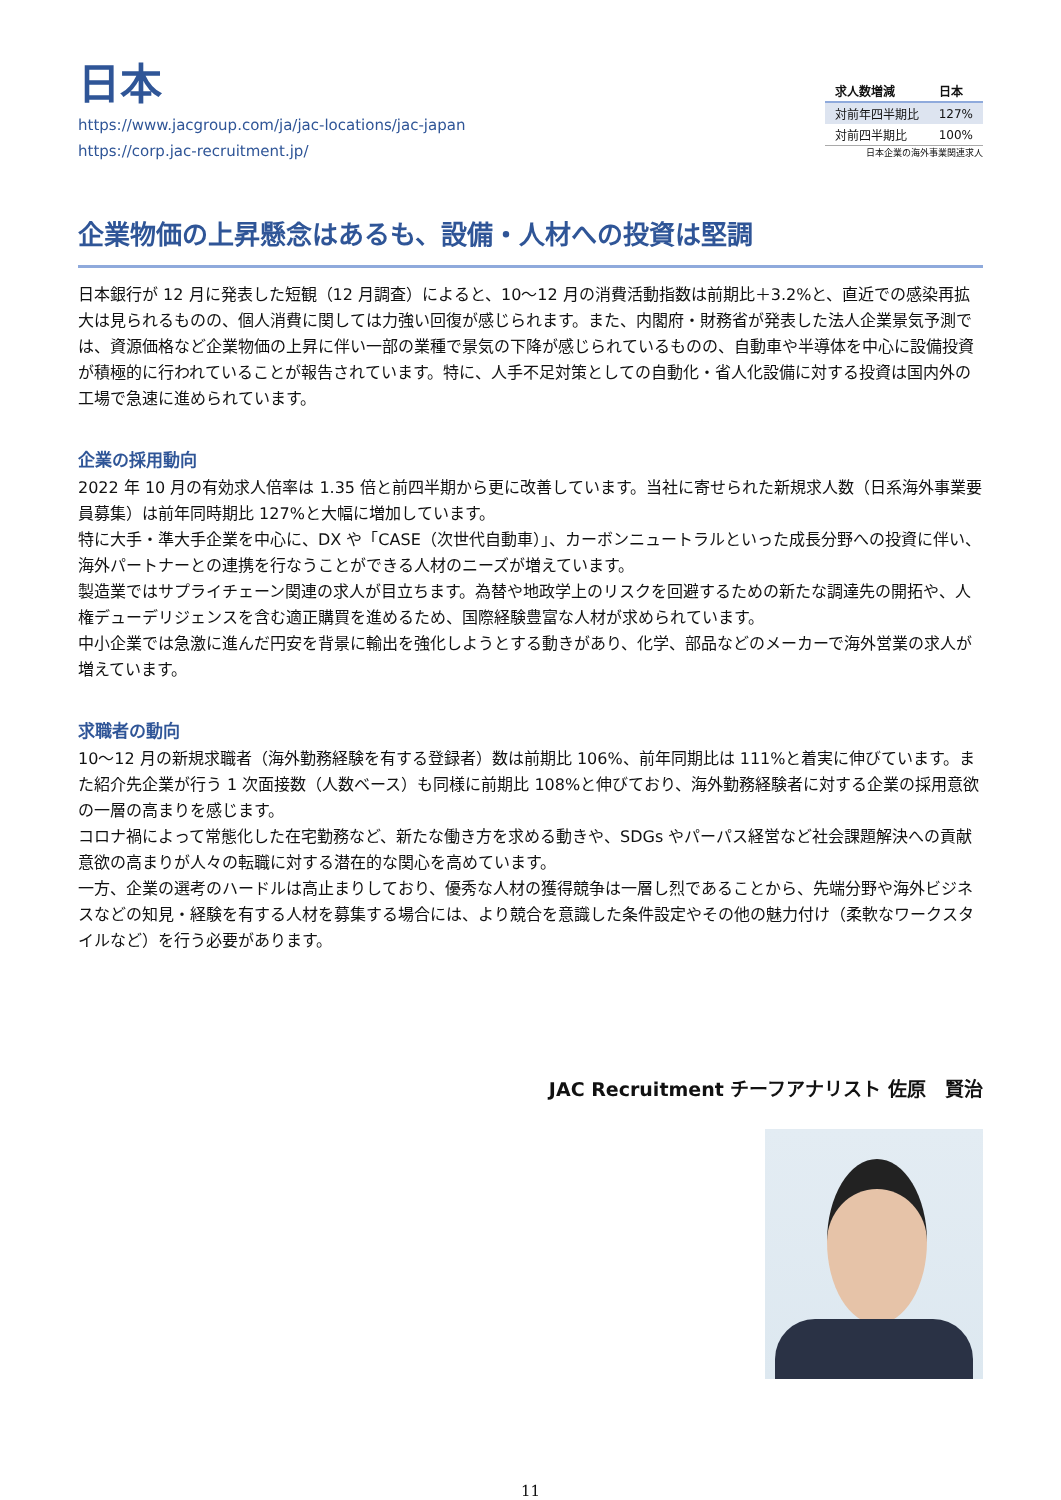日本
https://www.jacgroup.com/ja/jac-locations/jac-japan
https://corp.jac-recruitment.jp/
| 求人数増減 | 日本 |
| --- | --- |
| 対前年四半期比 | 127% |
| 対前四半期比 | 100% |
日本企業の海外事業関連求人
企業物価の上昇懸念はあるも、設備・人材への投資は堅調
日本銀行が 12 月に発表した短観（12 月調査）によると、10～12 月の消費活動指数は前期比＋3.2%と、直近での感染再拡大は見られるものの、個人消費に関しては力強い回復が感じられます。また、内閣府・財務省が発表した法人企業景気予測では、資源価格など企業物価の上昇に伴い一部の業種で景気の下降が感じられているものの、自動車や半導体を中心に設備投資が積極的に行われていることが報告されています。特に、人手不足対策としての自動化・省人化設備に対する投資は国内外の工場で急速に進められています。
企業の採用動向
2022 年 10 月の有効求人倍率は 1.35 倍と前四半期から更に改善しています。当社に寄せられた新規求人数（日系海外事業要員募集）は前年同時期比 127%と大幅に増加しています。
特に大手・準大手企業を中心に、DX や「CASE（次世代自動車）」、カーボンニュートラルといった成長分野への投資に伴い、海外パートナーとの連携を行なうことができる人材のニーズが増えています。
製造業ではサプライチェーン関連の求人が目立ちます。為替や地政学上のリスクを回避するための新たな調達先の開拓や、人権デューデリジェンスを含む適正購買を進めるため、国際経験豊富な人材が求められています。
中小企業では急激に進んだ円安を背景に輸出を強化しようとする動きがあり、化学、部品などのメーカーで海外営業の求人が増えています。
求職者の動向
10～12 月の新規求職者（海外勤務経験を有する登録者）数は前期比 106%、前年同期比は 111%と着実に伸びています。また紹介先企業が行う 1 次面接数（人数ベース）も同様に前期比 108%と伸びており、海外勤務経験者に対する企業の採用意欲の一層の高まりを感じます。
コロナ禍によって常態化した在宅勤務など、新たな働き方を求める動きや、SDGs やパーパス経営など社会課題解決への貢献意欲の高まりが人々の転職に対する潜在的な関心を高めています。
一方、企業の選考のハードルは高止まりしており、優秀な人材の獲得競争は一層し烈であることから、先端分野や海外ビジネスなどの知見・経験を有する人材を募集する場合には、より競合を意識した条件設定やその他の魅力付け（柔軟なワークスタイルなど）を行う必要があります。
JAC Recruitment チーフアナリスト 佐原　賢治
11